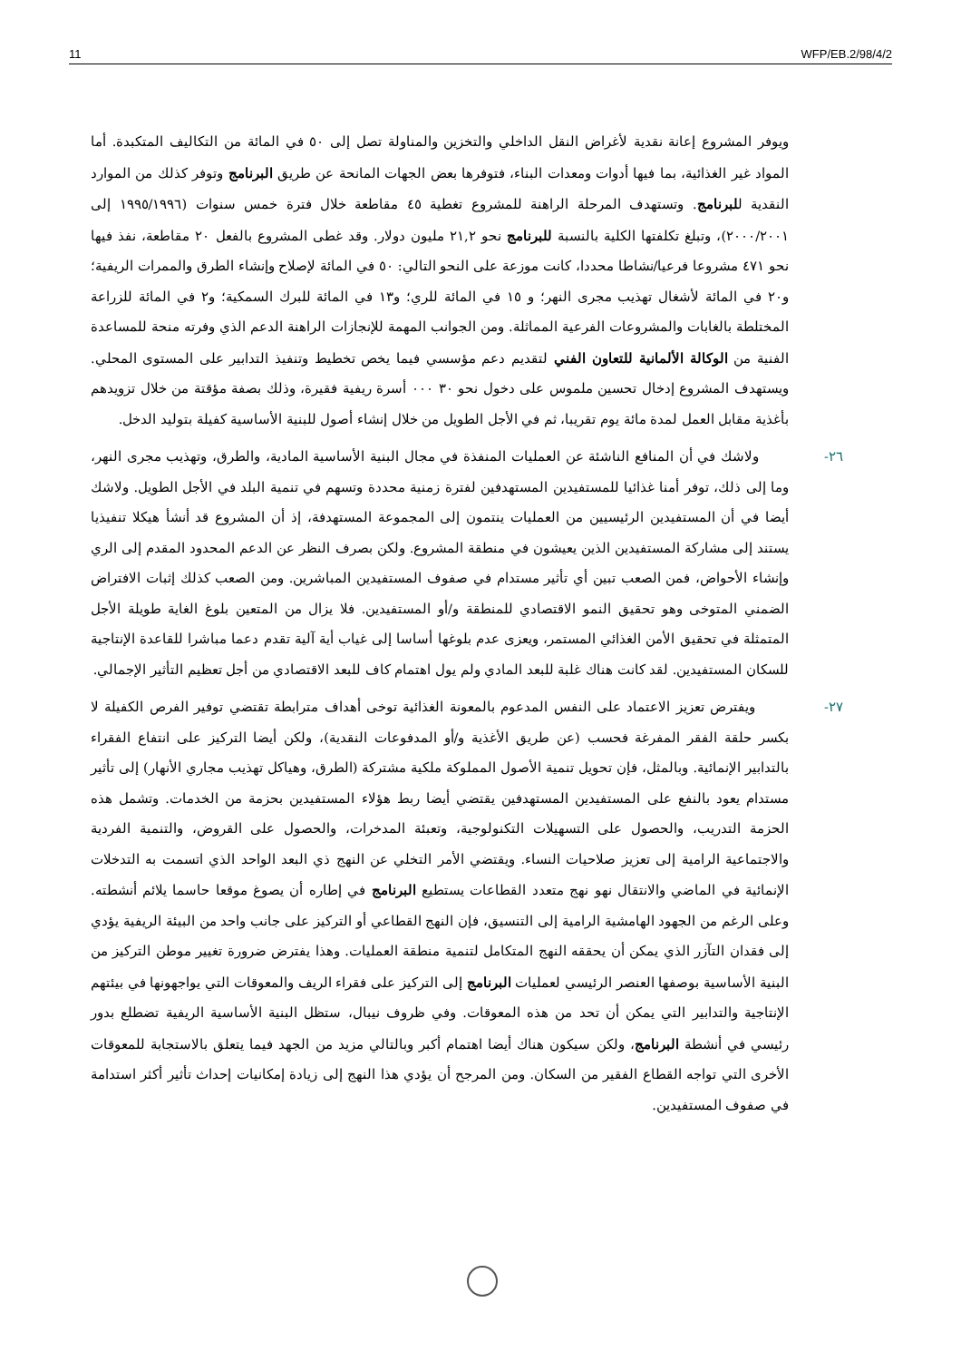11 WFP/EB.2/98/4/2
ويوفر المشروع إعانة نقدية لأغراض النقل الداخلي والتخزين والمناولة تصل إلى ٥٠ في المائة من التكاليف المتكبدة. أما المواد غير الغذائية، بما فيها أدوات ومعدات البناء، فتوفرها بعض الجهات المانحة عن طريق البرنامج وتوفر كذلك من الموارد النقدية للبرنامج. وتستهدف المرحلة الراهنة للمشروع تغطية ٤٥ مقاطعة خلال فترة خمس سنوات (١٩٩٥/١٩٩٦ إلى ٢٠٠٠/٢٠٠١)، وتبلغ تكلفتها الكلية بالنسبة للبرنامج نحو ٢١,٢ مليون دولار. وقد غطى المشروع بالفعل ٢٠ مقاطعة، نفذ فيها نحو ٤٧١ مشروعا فرعيا/نشاطا محددا، كانت موزعة على النحو التالي: ٥٠ في المائة لإصلاح وإنشاء الطرق والممرات الريفية؛ و٢٠ في المائة لأشغال تهذيب مجرى النهر؛ و ١٥ في المائة للري؛ و١٣ في المائة للبرك السمكية؛ و٢ في المائة للزراعة المختلطة بالغابات والمشروعات الفرعية المماثلة. ومن الجوانب المهمة للإنجازات الراهنة الدعم الذي وفرته منحة للمساعدة الفنية من الوكالة الألمانية للتعاون الفني لتقديم دعم مؤسسي فيما يخص تخطيط وتنفيذ التدابير على المستوى المحلي. ويستهدف المشروع إدخال تحسين ملموس على دخول نحو ٣٠ ٠٠٠ أسرة ريفية فقيرة، وذلك بصفة مؤقتة من خلال تزويدهم بأغذية مقابل العمل لمدة مائة يوم تقريبا، ثم في الأجل الطويل من خلال إنشاء أصول للبنية الأساسية كفيلة بتوليد الدخل.
٢٦- ولاشك في أن المنافع الناشئة عن العمليات المنفذة في مجال البنية الأساسية المادية، والطرق، وتهذيب مجرى النهر، وما إلى ذلك، توفر أمنا غذائيا للمستفيدين المستهدفين لفترة زمنية محددة وتسهم في تنمية البلد في الأجل الطويل. ولاشك أيضا في أن المستفيدين الرئيسيين من العمليات ينتمون إلى المجموعة المستهدفة، إذ أن المشروع قد أنشأ هيكلا تنفيذيا يستند إلى مشاركة المستفيدين الذين يعيشون في منطقة المشروع. ولكن بصرف النظر عن الدعم المحدود المقدم إلى الري وإنشاء الأحواض، فمن الصعب تبين أي تأثير مستدام في صفوف المستفيدين المباشرين. ومن الصعب كذلك إثبات الافتراض الضمني المتوخى وهو تحقيق النمو الاقتصادي للمنطقة و/أو المستفيدين. فلا يزال من المتعين بلوغ الغاية طويلة الأجل المتمثلة في تحقيق الأمن الغذائي المستمر، ويعزى عدم بلوغها أساسا إلى غياب أية آلية تقدم دعما مباشرا للقاعدة الإنتاجية للسكان المستفيدين. لقد كانت هناك غلبة للبعد المادي ولم يول اهتمام كاف للبعد الاقتصادي من أجل تعظيم التأثير الإجمالي.
٢٧- ويفترض تعزيز الاعتماد على النفس المدعوم بالمعونة الغذائية توخى أهداف مترابطة تقتضي توفير الفرص الكفيلة لا بكسر حلقة الفقر المفرغة فحسب (عن طريق الأغذية و/أو المدفوعات النقدية)، ولكن أيضا التركيز على انتفاع الفقراء بالتدابير الإنمائية. وبالمثل، فإن تحويل تنمية الأصول المملوكة ملكية مشتركة (الطرق، وهياكل تهذيب مجاري الأنهار) إلى تأثير مستدام يعود بالنفع على المستفيدين المستهدفين يقتضي أيضا ربط هؤلاء المستفيدين بحزمة من الخدمات. وتشمل هذه الحزمة التدريب، والحصول على التسهيلات التكنولوجية، وتعبئة المدخرات، والحصول على القروض، والتنمية الفردية والاجتماعية الرامية إلى تعزيز صلاحيات النساء. ويقتضي الأمر التخلي عن النهج ذي البعد الواحد الذي اتسمت به التدخلات الإنمائية في الماضي والانتقال نهو نهج متعدد القطاعات يستطيع البرنامج في إطاره أن يصوغ موقعا حاسما يلائم أنشطته. وعلى الرغم من الجهود الهامشية الرامية إلى التنسيق، فإن النهج القطاعي أو التركيز على جانب واحد من البيئة الريفية يؤدي إلى فقدان التآزر الذي يمكن أن يحققه النهج المتكامل لتنمية منطقة العمليات. وهذا يفترض ضرورة تغيير موطن التركيز من البنية الأساسية بوصفها العنصر الرئيسي لعمليات البرنامج إلى التركيز على فقراء الريف والمعوقات التي يواجهونها في بيئتهم الإنتاجية والتدابير التي يمكن أن تحد من هذه المعوقات. وفي ظروف نيبال، ستظل البنية الأساسية الريفية تضطلع بدور رئيسي في أنشطة البرنامج، ولكن سيكون هناك أيضا اهتمام أكبر وبالتالي مزيد من الجهد فيما يتعلق بالاستجابة للمعوقات الأخرى التي تواجه القطاع الفقير من السكان. ومن المرجح أن يؤدي هذا النهج إلى زيادة إمكانيات إحداث تأثير أكثر استدامة في صفوف المستفيدين.